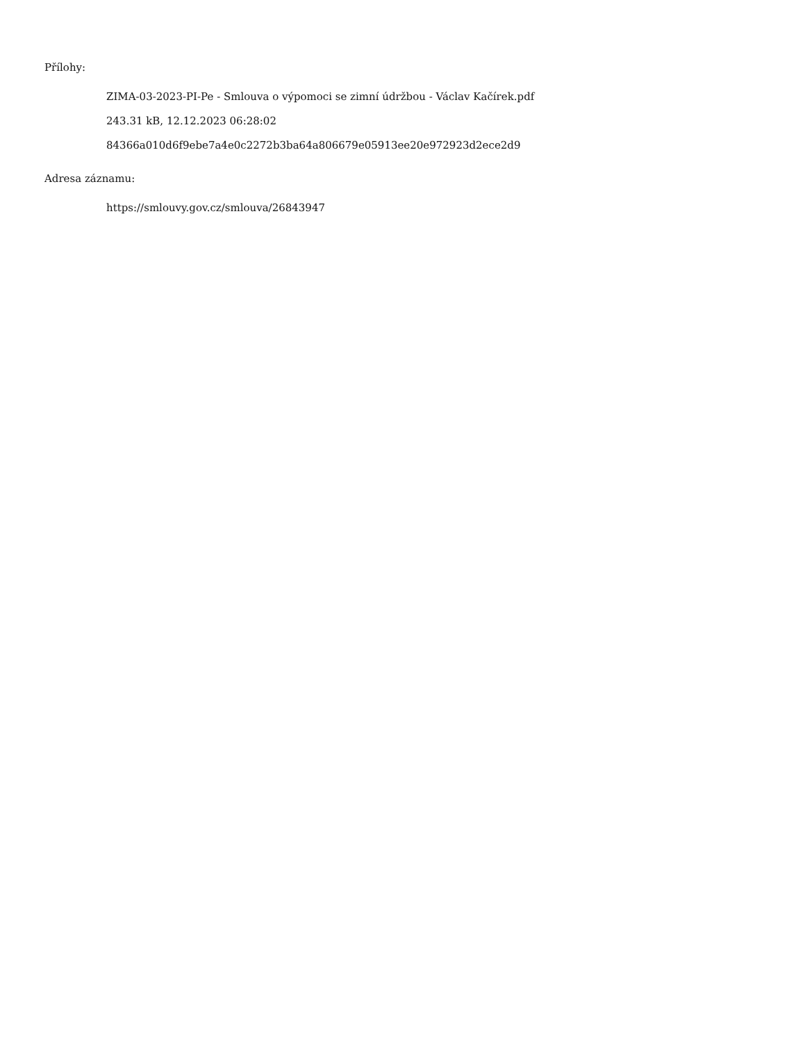Přílohy:
ZIMA-03-2023-PI-Pe - Smlouva o výpomoci se zimní údržbou - Václav Kačírek.pdf
243.31 kB, 12.12.2023 06:28:02
84366a010d6f9ebe7a4e0c2272b3ba64a806679e05913ee20e972923d2ece2d9
Adresa záznamu:
https://smlouvy.gov.cz/smlouva/26843947